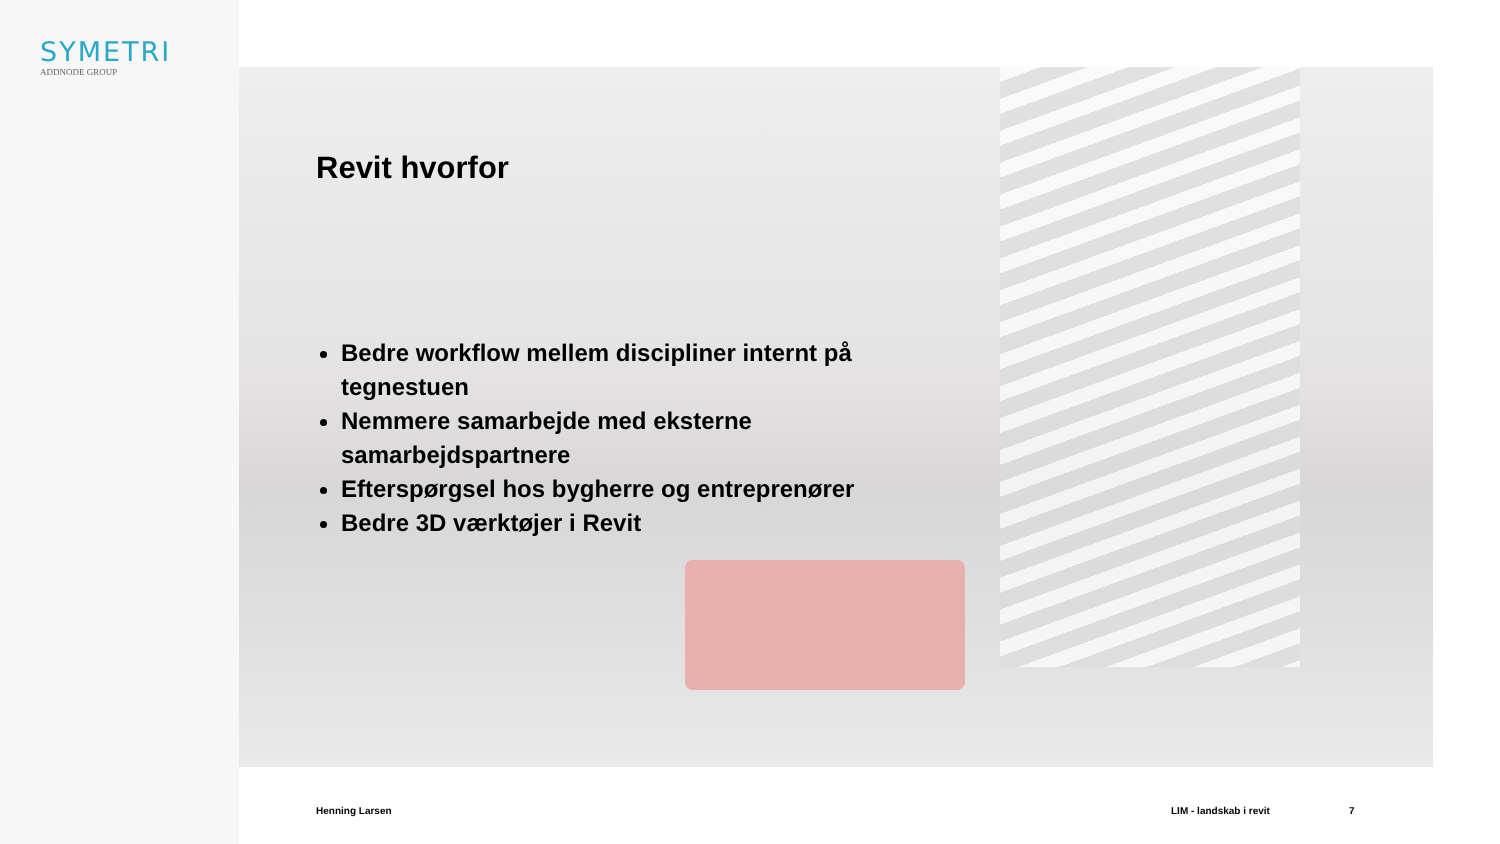SYMETRI
ADDNODE GROUP
Revit hvorfor
Bedre workflow mellem discipliner internt på tegnestuen
Nemmere samarbejde med eksterne samarbejdspartnere
Efterspørgsel hos bygherre og entreprenører
Bedre 3D værktøjer i Revit
Henning Larsen LIM - landskab i revit 7